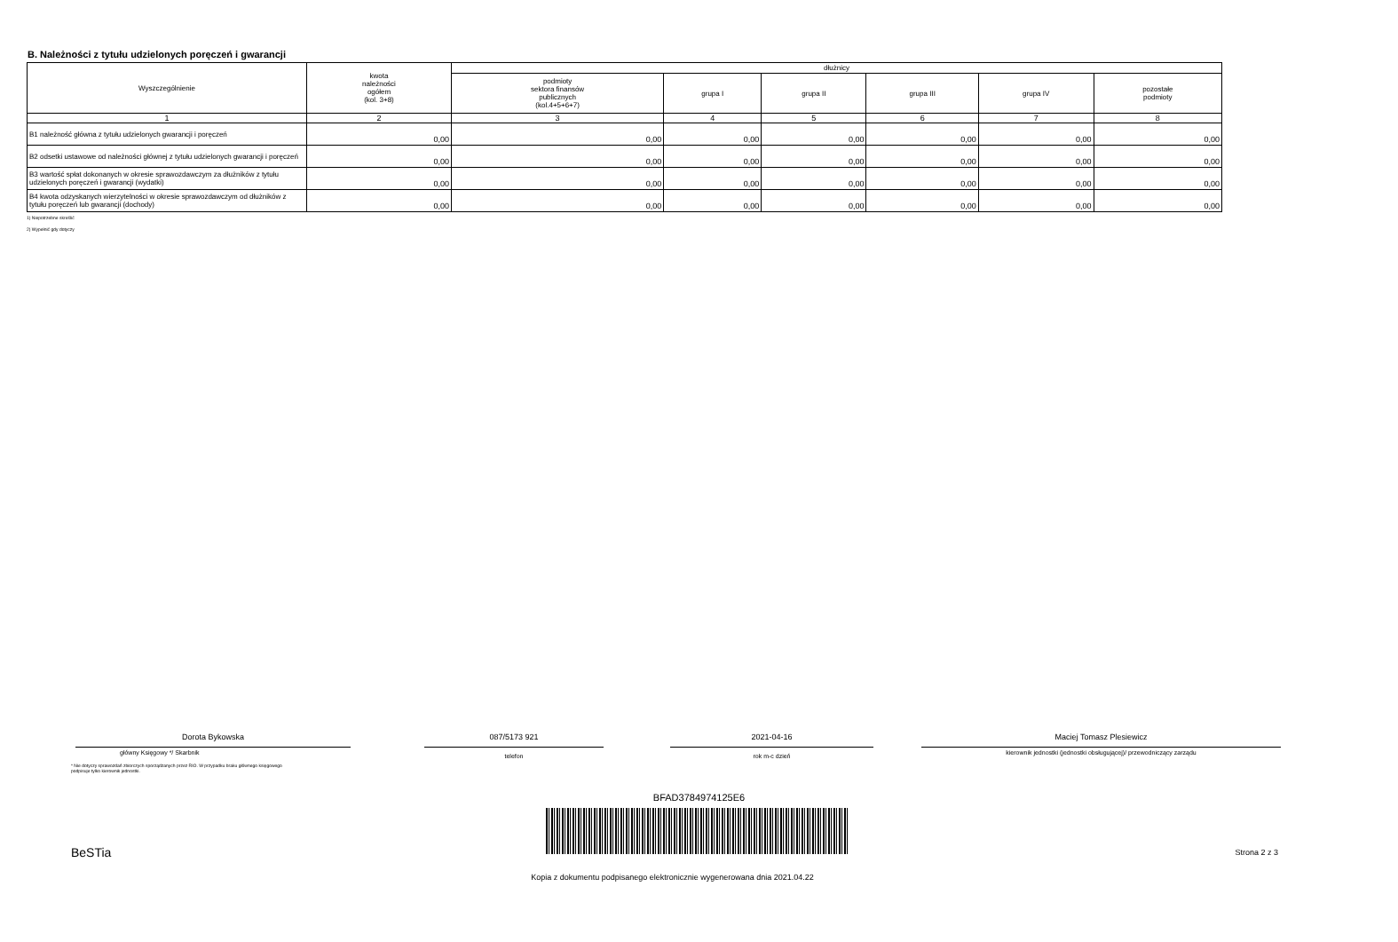B. Należności z tytułu udzielonych poręczeń i gwarancji
| Wyszczególnienie | kwota należności ogółem (kol. 3+8) | dłużnicy | | | | | |
| --- | --- | --- | --- | --- | --- | --- | --- |
| | | podmioty sektora finansów publicznych (kol.4+5+6+7) | grupa I | grupa II | grupa III | grupa IV | pozostałe podmioty |
| 1 | 2 | 3 | 4 | 5 | 6 | 7 | 8 |
| B1 należność główna z tytułu udzielonych gwarancji i poręczeń | 0,00 | 0,00 | 0,00 | 0,00 | 0,00 | 0,00 | 0,00 |
| B2 odsetki ustawowe od należności głównej z tytułu udzielonych gwarancji i poręczeń | 0,00 | 0,00 | 0,00 | 0,00 | 0,00 | 0,00 | 0,00 |
| B3 wartość spłat dokonanych w okresie sprawozdawczym za dłużników z tytułu udzielonych poręczeń i gwarancji (wydatki) | 0,00 | 0,00 | 0,00 | 0,00 | 0,00 | 0,00 | 0,00 |
| B4 kwota odzyskanych wierzytelności w okresie sprawozdawczym od dłużników z tytułu poręczeń lub gwarancji (dochody) | 0,00 | 0,00 | 0,00 | 0,00 | 0,00 | 0,00 | 0,00 |
1) Niepotrzebne skreślić
2) Wypełnić gdy dotyczy
Dorota Bykowska
główny Księgowy */ Skarbnik
* Nie dotyczy sprawozdań zbiorczych sporządzanych przez RIO. W przypadku braku głównego księgowego
podpisuje tylko kierownik jednostki.
087/5173 921
telefon
2021-04-16
rok m-c dzień
Maciej Tomasz Plesiewicz
kierownik jednostki (jednostki obsługującej)/ przewodniczący zarządu
BFAD3784974125E6
BeSTia Strona 2 z 3
Kopia z dokumentu podpisanego elektronicznie wygenerowana dnia 2021.04.22